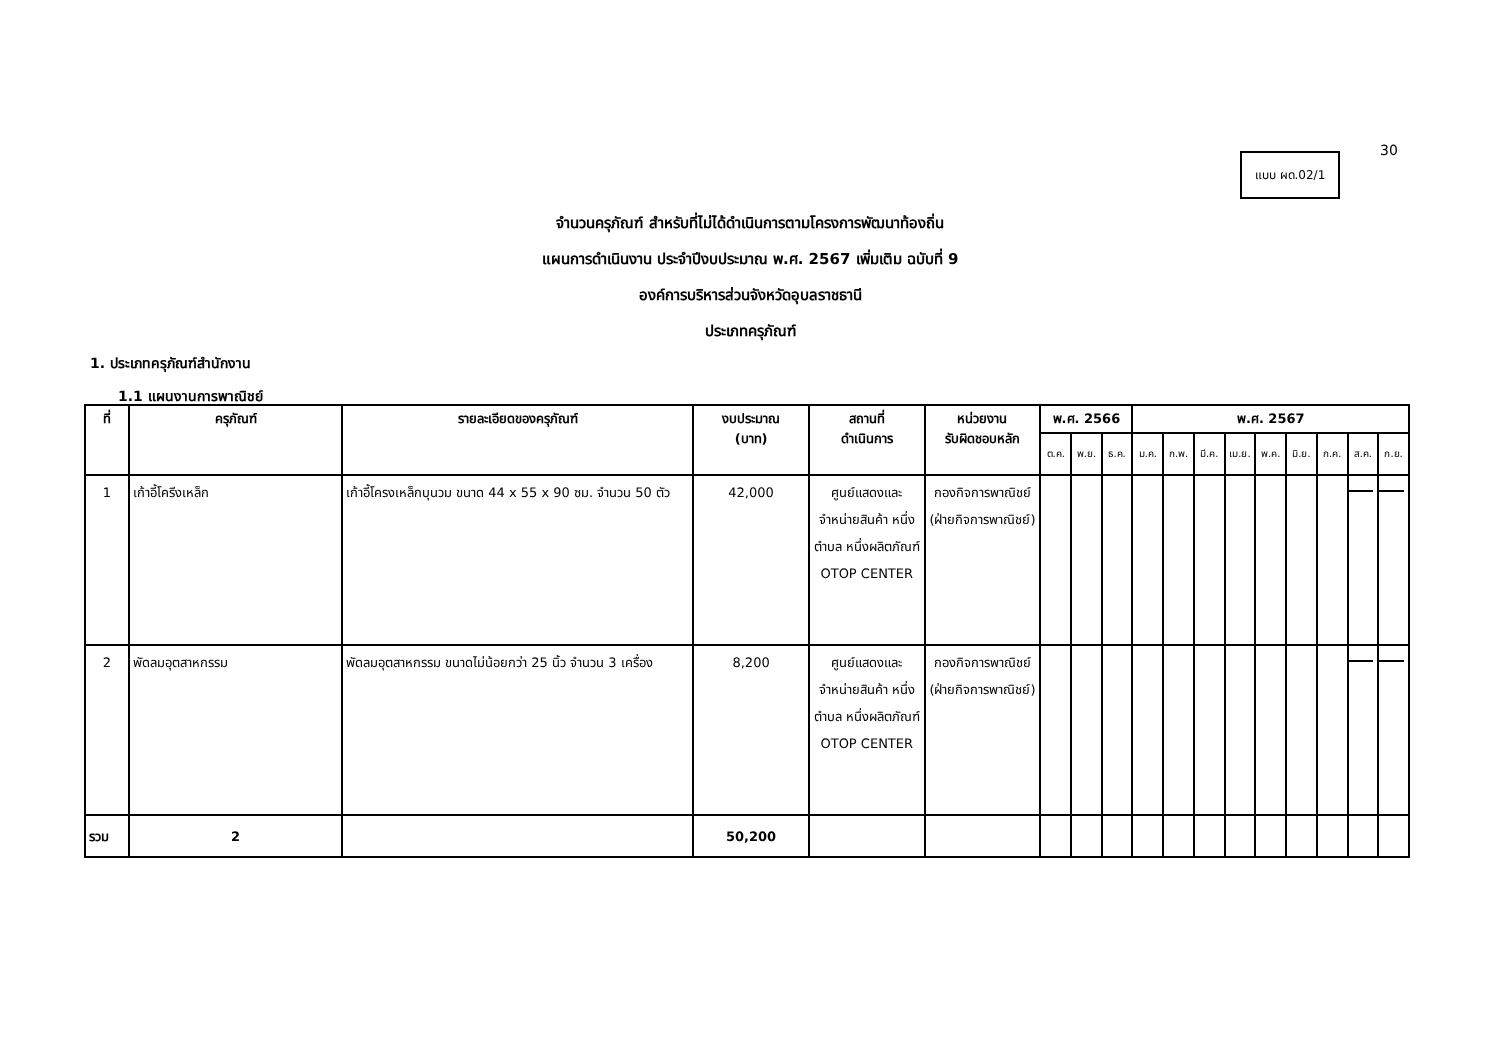30
แบบ ผด.02/1
จำนวนครุภัณฑ์ สำหรับที่ไม่ได้ดำเนินการตามโครงการพัฒนาท้องถิ่น
แผนการดำเนินงาน ประจำปีงบประมาณ พ.ศ. 2567 เพิ่มเติม ฉบับที่ 9
องค์การบริหารส่วนจังหวัดอุบลราชธานี
ประเภทครุภัณฑ์
1. ประเภทครุภัณฑ์สำนักงาน
1.1 แผนงานการพาณิชย์
| ที่ | ครุภัณฑ์ | รายละเอียดของครุภัณฑ์ | งบประมาณ (บาท) | สถานที่ ดำเนินการ | หน่วยงาน รับผิดชอบหลัก | พ.ศ. 2566 | | | พ.ศ. 2567 | | | | | | | | |
| --- | --- | --- | --- | --- | --- | --- | --- | --- | --- | --- | --- | --- | --- | --- | --- | --- | --- |
| | | | | | | ต.ค. | พ.ย. | ธ.ค. | ม.ค. | ก.พ. | มี.ค. | เม.ย. | พ.ค. | มิ.ย. | ก.ค. | ส.ค. | ก.ย. |
| 1 | เก้าอี้โครีงเหล็ก | เก้าอี้โครงเหล็กบุนวม ขนาด 44 x 55 x 90 ซม. จำนวน 50 ตัว | 42,000 | ศูนย์แสดงและจำหน่ายสินค้า หนึ่งตำบล หนึ่งผลิตภัณฑ์ OTOP CENTER | กองกิจการพาณิชย์ (ฝ่ายกิจการพาณิชย์) | | | | | | | | | | | | |
| 2 | พัดลมอุตสาหกรรม | พัดลมอุตสาหกรรม ขนาดไม่น้อยกว่า 25 นิ้ว จำนวน 3 เครื่อง | 8,200 | ศูนย์แสดงและจำหน่ายสินค้า หนึ่งตำบล หนึ่งผลิตภัณฑ์ OTOP CENTER | กองกิจการพาณิชย์ (ฝ่ายกิจการพาณิชย์) | | | | | | | | | | | | |
| รวม | 2 | | 50,200 | | | | | | | | | | | | | | |